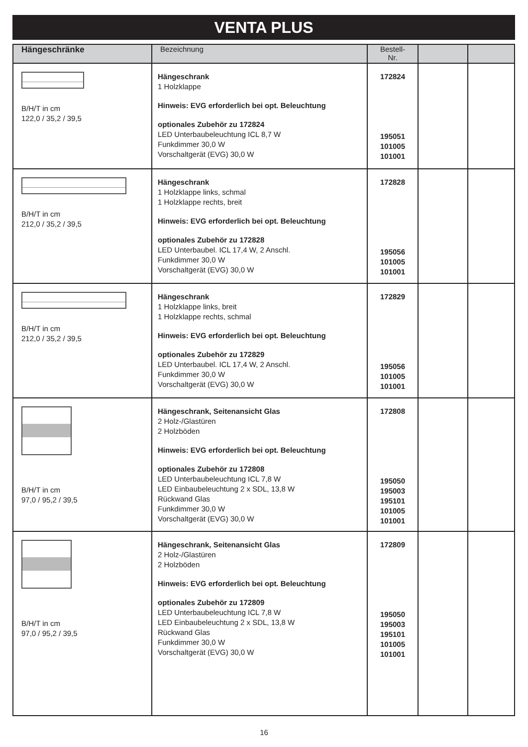VENTA PLUS
| Hängeschränke | Bezeichnung | Bestell-Nr. | | |
| --- | --- | --- | --- | --- |
| B/H/T in cm 122,0 / 35,2 / 39,5 | Hängeschrank 1 Holzklappe Hinweis: EVG erforderlich bei opt. Beleuchtung optionales Zubehör zu 172824 LED Unterbaubeleuchtung ICL 8,7 W Funkdimmer 30,0 W Vorschaltgerät (EVG) 30,0 W | 172824 195051 101005 101001 | | |
| B/H/T in cm 212,0 / 35,2 / 39,5 | Hängeschrank 1 Holzklappe links, schmal 1 Holzklappe rechts, breit Hinweis: EVG erforderlich bei opt. Beleuchtung optionales Zubehör zu 172828 LED Unterbaubel. ICL 17,4 W, 2 Anschl. Funkdimmer 30,0 W Vorschaltgerät (EVG) 30,0 W | 172828 195056 101005 101001 | | |
| B/H/T in cm 212,0 / 35,2 / 39,5 | Hängeschrank 1 Holzklappe links, breit 1 Holzklappe rechts, schmal Hinweis: EVG erforderlich bei opt. Beleuchtung optionales Zubehör zu 172829 LED Unterbaubel. ICL 17,4 W, 2 Anschl. Funkdimmer 30,0 W Vorschaltgerät (EVG) 30,0 W | 172829 195056 101005 101001 | | |
| B/H/T in cm 97,0 / 95,2 / 39,5 | Hängeschrank, Seitenansicht Glas 2 Holz-/Glastüren 2 Holzböden Hinweis: EVG erforderlich bei opt. Beleuchtung optionales Zubehör zu 172808 LED Unterbaubeleuchtung ICL 7,8 W LED Einbaubeleuchtung 2 x SDL, 13,8 W Rückwand Glas Funkdimmer 30,0 W Vorschaltgerät (EVG) 30,0 W | 172808 195050 195003 195101 101005 101001 | | |
| B/H/T in cm 97,0 / 95,2 / 39,5 | Hängeschrank, Seitenansicht Glas 2 Holz-/Glastüren 2 Holzböden Hinweis: EVG erforderlich bei opt. Beleuchtung optionales Zubehör zu 172809 LED Unterbaubeleuchtung ICL 7,8 W LED Einbaubeleuchtung 2 x SDL, 13,8 W Rückwand Glas Funkdimmer 30,0 W Vorschaltgerät (EVG) 30,0 W | 172809 195050 195003 195101 101005 101001 | | |
16